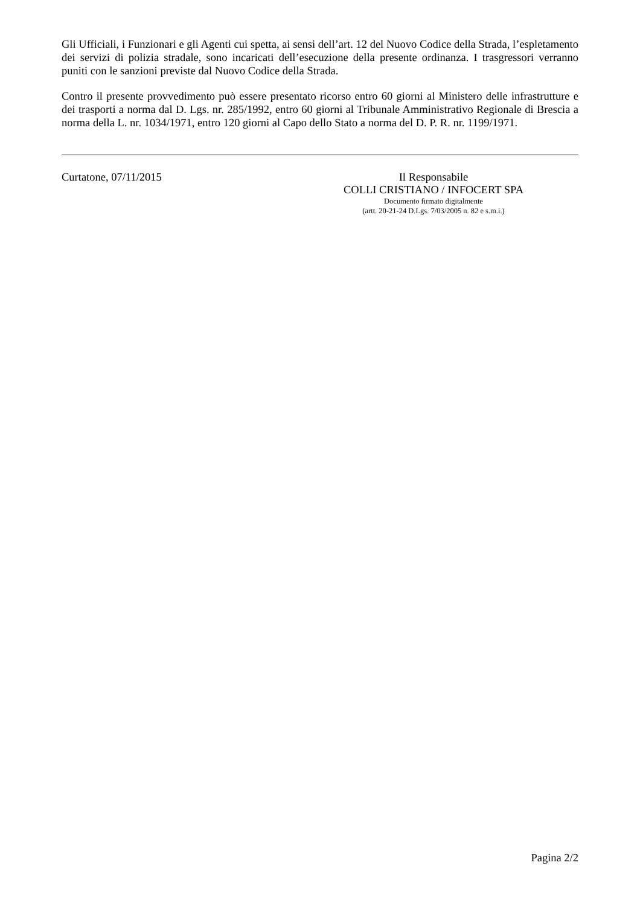Gli Ufficiali, i Funzionari e gli Agenti cui spetta, ai sensi dell’art. 12 del Nuovo Codice della Strada, l’espletamento dei servizi di polizia stradale, sono incaricati dell’esecuzione della presente ordinanza. I trasgressori verranno puniti con le sanzioni previste dal Nuovo Codice della Strada.
Contro il presente provvedimento può essere presentato ricorso entro 60 giorni al Ministero delle infrastrutture e dei trasporti a norma dal D. Lgs. nr. 285/1992, entro 60 giorni al Tribunale Amministrativo Regionale di Brescia a norma della L. nr. 1034/1971, entro 120 giorni al Capo dello Stato a norma del D. P. R. nr. 1199/1971.
Curtatone, 07/11/2015 Il Responsabile
COLLI CRISTIANO / INFOCERT SPA
Documento firmato digitalmente
(artt. 20-21-24 D.Lgs. 7/03/2005 n. 82 e s.m.i.)
Pagina 2/2